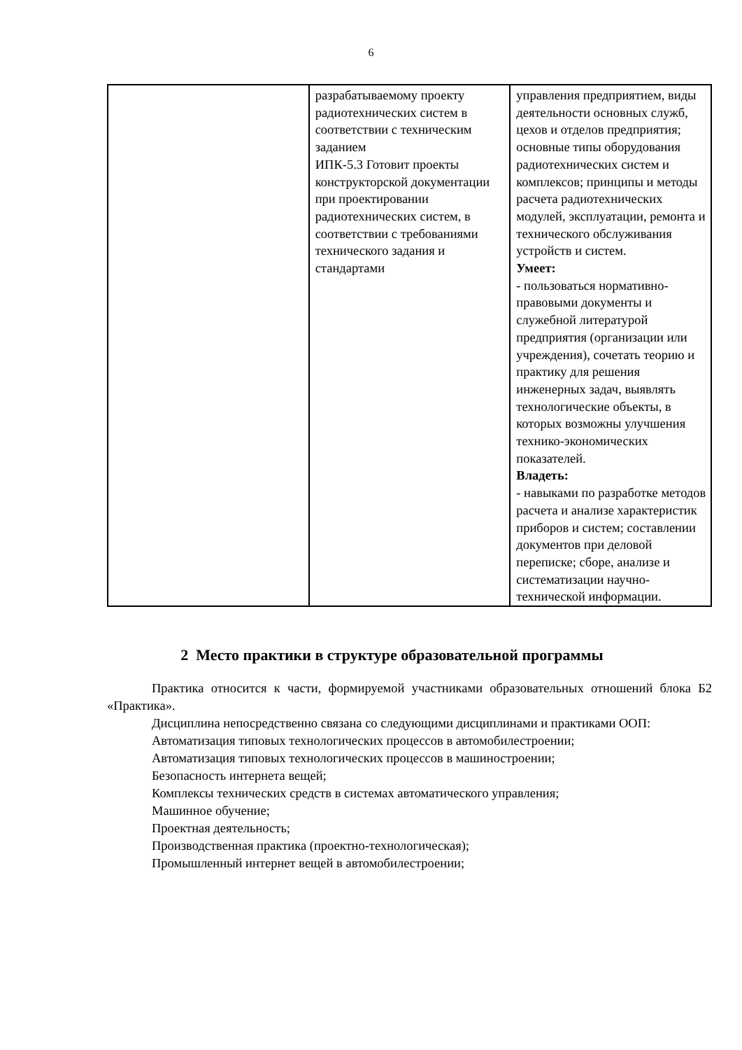6
| | разрабатываемому проекту радиотехнических систем в соответствии с техническим заданием ИПК-5.3 Готовит проекты конструкторской документации при проектировании радиотехнических систем, в соответствии с требованиями технического задания и стандартами | управления предприятием, виды деятельности основных служб, цехов и отделов предприятия; основные типы оборудования радиотехнических систем и комплексов; принципы и методы расчета радиотехнических модулей, эксплуатации, ремонта и технического обслуживания устройств и систем. Умеет: - пользоваться нормативно-правовыми документы и служебной литературой предприятия (организации или учреждения), сочетать теорию и практику для решения инженерных задач, выявлять технологические объекты, в которых возможны улучшения технико-экономических показателей. Владеть: - навыками по разработке методов расчета и анализе характеристик приборов и систем; составлении документов при деловой переписке; сборе, анализе и систематизации научно-технической информации. |
2 Место практики в структуре образовательной программы
Практика относится к части, формируемой участниками образовательных отношений блока Б2 «Практика».
Дисциплина непосредственно связана со следующими дисциплинами и практиками ООП:
Автоматизация типовых технологических процессов в автомобилестроении;
Автоматизация типовых технологических процессов в машиностроении;
Безопасность интернета вещей;
Комплексы технических средств в системах автоматического управления;
Машинное обучение;
Проектная деятельность;
Производственная практика (проектно-технологическая);
Промышленный интернет вещей в автомобилестроении;